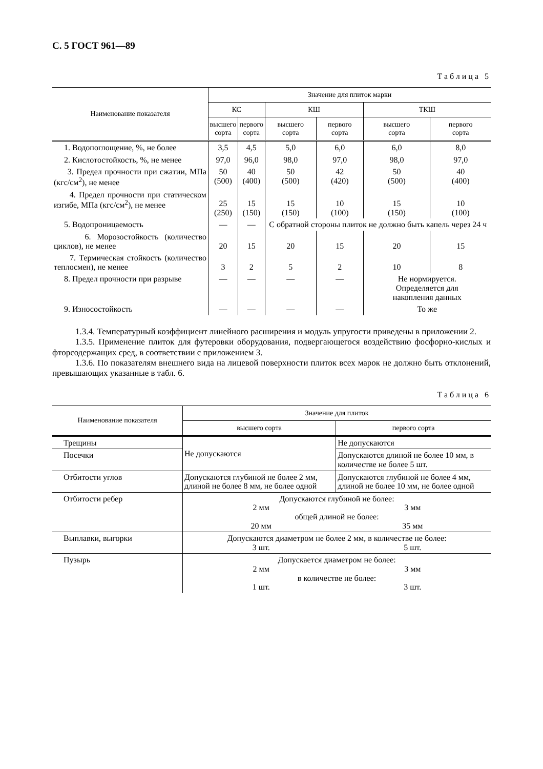С. 5 ГОСТ 961—89
Таблица 5
| Наименование показателя | Значение для плиток марки | | | | | |
| --- | --- | --- | --- | --- | --- | --- |
| | КС | | КШ | | ТКШ | |
| | высшего сорта | первого сорта | высшего сорта | первого сорта | высшего сорта | первого сорта |
| 1. Водопоглощение, %, не более | 3,5 | 4,5 | 5,0 | 6,0 | 6,0 | 8,0 |
| 2. Кислотостойкость, %, не менее | 97,0 | 96,0 | 98,0 | 97,0 | 98,0 | 97,0 |
| 3. Предел прочности при сжатии, МПа (кгс/см<sup>2</sup>), не менее | 50 (500) | 40 (400) | 50 (500) | 42 (420) | 50 (500) | 40 (400) |
| 4. Предел прочности при статическом изгибе, МПа (кгс/см<sup>2</sup>), не менее | 25 (250) | 15 (150) | 15 (150) | 10 (100) | 15 (150) | 10 (100) |
| 5. Водопроницаемость | — | — | С обратной стороны плиток не должно быть капель через 24 ч | | | |
| 6. Морозостойкость (количество циклов), не менее | 20 | 15 | 20 | 15 | 20 | 15 |
| 7. Термическая стойкость (количество теплосмен), не менее | 3 | 2 | 5 | 2 | 10 | 8 |
| 8. Предел прочности при разрыве | — | — | — | — | Не нормируется. Определяется для накопления данных | |
| 9. Износостойкость | — | — | — | — | То же | |
1.3.4. Температурный коэффициент линейного расширения и модуль упругости приведены в приложении 2.
1.3.5. Применение плиток для футеровки оборудования, подвергающегося воздействию фосфорно-кислых и фторсодержащих сред, в соответствии с приложением 3.
1.3.6. По показателям внешнего вида на лицевой поверхности плиток всех марок не должно быть отклонений, превышающих указанные в табл. 6.
Таблица 6
| Наименование показателя | Значение для плиток | |
| --- | --- | --- |
| | высшего сорта | первого сорта |
| Трещины | Не допускаются | Не допускаются |
| Посечки | | Допускаются длиной не более 10 мм, в количестве не более 5 шт. |
| Отбитости углов | Допускаются глубиной не более 2 мм, длиной не более 8 мм, не более одной | Допускаются глубиной не более 4 мм, длиной не более 10 мм, не более одной |
| Отбитости ребер | Допускаются глубиной не более: 2 мм 3 мм общей длиной не более: 20 мм 35 мм | |
| Выплавки, выгорки | Допускаются диаметром не более 2 мм, в количестве не более: 3 шт. 5 шт. | |
| Пузырь | Допускается диаметром не более: 2 мм 3 мм в количестве не более: 1 шт. 3 шт. | |